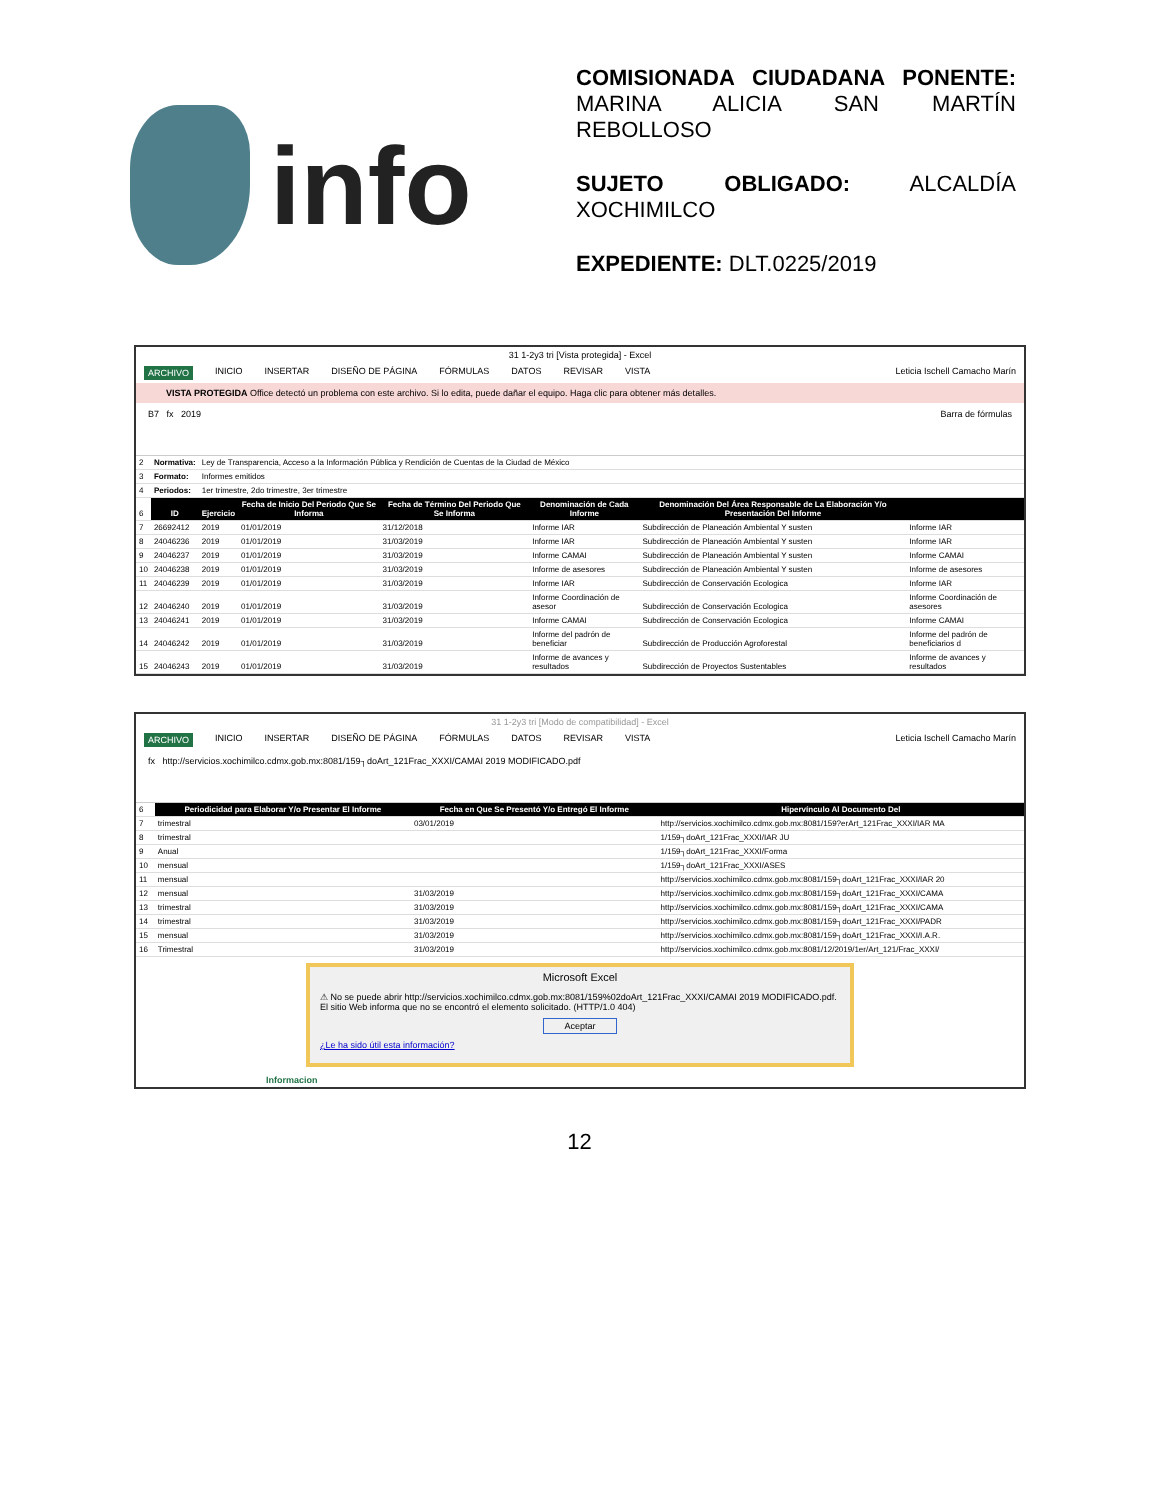info
COMISIONADA CIUDADANA PONENTE: MARINA ALICIA SAN MARTÍN REBOLLOSO
SUJETO OBLIGADO: ALCALDÍA XOCHIMILCO
EXPEDIENTE: DLT.0225/2019
31 1-2y3 tri [Vista protegida] - Excel
ARCHIVO INICIO INSERTAR DISEÑO DE PÁGINA FÓRMULAS DATOS REVISAR VISTA Leticia Ischell Camacho Marín
VISTA PROTEGIDA Office detectó un problema con este archivo. Si lo edita, puede dañar el equipo. Haga clic para obtener más detalles.
B7 fx 2019 Barra de fórmulas
| 2 | Normativa: | Ley de Transparencia, Acceso a la Información Pública y Rendición de Cuentas de la Ciudad de México | | | | | |
| 3 | Formato: | Informes emitidos | | | | | |
| 4 | Periodos: | 1er trimestre, 2do trimestre, 3er trimestre | | | | | |
| 6 | ID | Ejercicio | Fecha de Inicio Del Periodo Que Se Informa | Fecha de Término Del Periodo Que Se Informa | Denominación de Cada Informe | Denominación Del Área Responsable de La Elaboración Y/o Presentación Del Informe | |
| 7 | 26692412 | 2019 | 01/01/2019 | 31/12/2018 | Informe IAR | Subdirección de Planeación Ambiental Y susten | Informe IAR |
| 8 | 24046236 | 2019 | 01/01/2019 | 31/03/2019 | Informe IAR | Subdirección de Planeación Ambiental Y susten | Informe IAR |
| 9 | 24046237 | 2019 | 01/01/2019 | 31/03/2019 | Informe CAMAI | Subdirección de Planeación Ambiental Y susten | Informe CAMAI |
| 10 | 24046238 | 2019 | 01/01/2019 | 31/03/2019 | Informe de asesores | Subdirección de Planeación Ambiental Y susten | Informe de asesores |
| 11 | 24046239 | 2019 | 01/01/2019 | 31/03/2019 | Informe IAR | Subdirección de Conservación Ecologica | Informe IAR |
| 12 | 24046240 | 2019 | 01/01/2019 | 31/03/2019 | Informe Coordinación de asesor | Subdirección de Conservación Ecologica | Informe Coordinación de asesores |
| 13 | 24046241 | 2019 | 01/01/2019 | 31/03/2019 | Informe CAMAI | Subdirección de Conservación Ecologica | Informe CAMAI |
| 14 | 24046242 | 2019 | 01/01/2019 | 31/03/2019 | Informe del padrón de beneficiar | Subdirección de Producción Agroforestal | Informe del padrón de beneficiarios d |
| 15 | 24046243 | 2019 | 01/01/2019 | 31/03/2019 | Informe de avances y resultados | Subdirección de Proyectos Sustentables | Informe de avances y resultados |
31 1-2y3 tri [Modo de compatibilidad] - Excel
ARCHIVO INICIO INSERTAR DISEÑO DE PÁGINA FÓRMULAS DATOS REVISAR VISTA Leticia Ischell Camacho Marín
fx http://servicios.xochimilco.cdmx.gob.mx:8081/159┐doArt_121Frac_XXXI/CAMAI 2019 MODIFICADO.pdf
| 6 | Periodicidad para Elaborar Y/o Presentar El Informe | Fecha en Que Se Presentó Y/o Entregó El Informe | Hipervínculo Al Documento Del |
| 7 | trimestral | 03/01/2019 | http://servicios.xochimilco.cdmx.gob.mx:8081/159?erArt_121Frac_XXXI/IAR MA |
| 8 | trimestral | | 1/159┐doArt_121Frac_XXXI/IAR JU |
| 9 | Anual | | 1/159┐doArt_121Frac_XXXI/Forma |
| 10 | mensual | | 1/159┐doArt_121Frac_XXXI/ASES |
| 11 | mensual | | http://servicios.xochimilco.cdmx.gob.mx:8081/159┐doArt_121Frac_XXXI/IAR 20 |
| 12 | mensual | 31/03/2019 | http://servicios.xochimilco.cdmx.gob.mx:8081/159┐doArt_121Frac_XXXI/CAMA |
| 13 | trimestral | 31/03/2019 | http://servicios.xochimilco.cdmx.gob.mx:8081/159┐doArt_121Frac_XXXI/CAMA |
| 14 | trimestral | 31/03/2019 | http://servicios.xochimilco.cdmx.gob.mx:8081/159┐doArt_121Frac_XXXI/PADR |
| 15 | mensual | 31/03/2019 | http://servicios.xochimilco.cdmx.gob.mx:8081/159┐doArt_121Frac_XXXI/I.A.R. |
| 16 | Trimestral | 31/03/2019 | http://servicios.xochimilco.cdmx.gob.mx:8081/12/2019/1er/Art_121/Frac_XXXI/ |
Microsoft Excel
⚠ No se puede abrir http://servicios.xochimilco.cdmx.gob.mx:8081/159%02doArt_121Frac_XXXI/CAMAI 2019 MODIFICADO.pdf. El sitio Web informa que no se encontró el elemento solicitado. (HTTP/1.0 404)
Aceptar
¿Le ha sido útil esta información?
Informacion
12